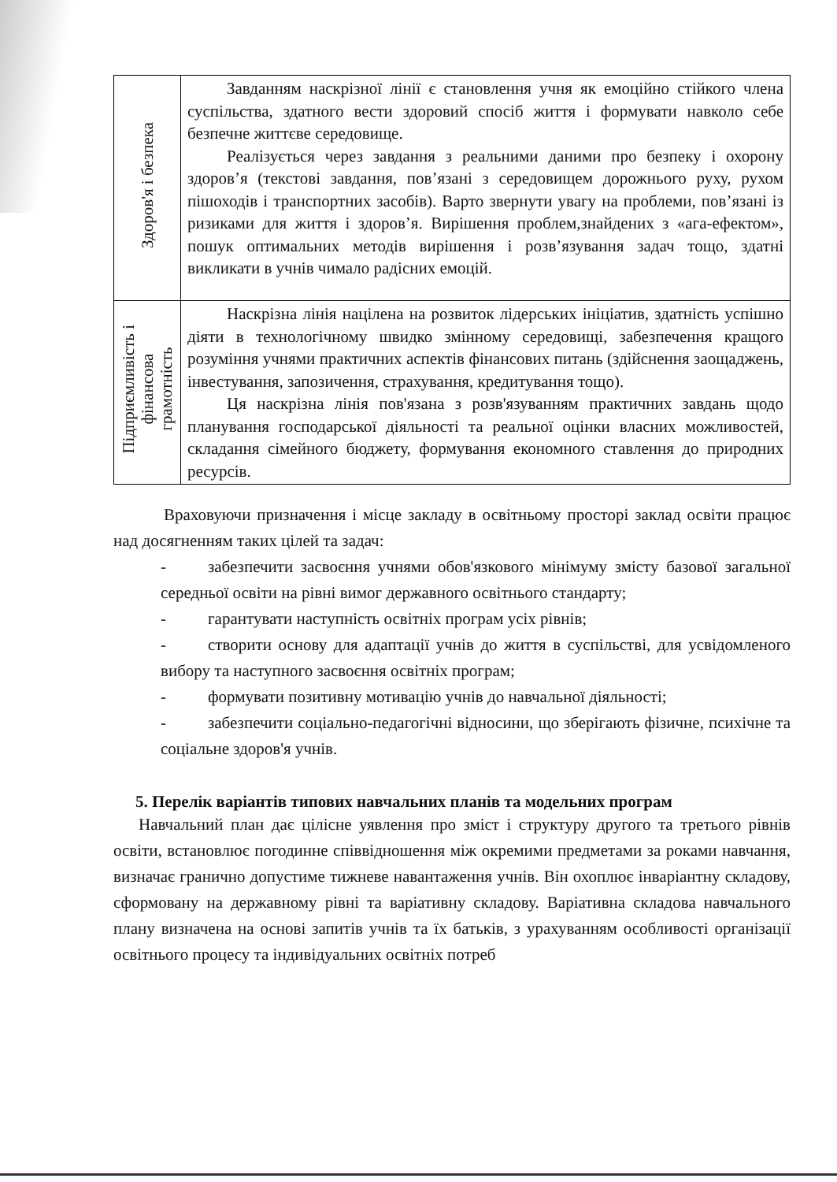| Здоров'я і безпека | Завданням наскрізної лінії є становлення учня як емоційно стійкого члена суспільства, здатного вести здоровий спосіб життя і формувати навколо себе безпечне життєве середовище. Реалізується через завдання з реальними даними про безпеку і охорону здоров’я (текстові завдання, пов’язані з середовищем дорожнього руху, рухом пішоходів і транспортних засобів). Варто звернути увагу на проблеми, пов’язані із ризиками для життя і здоров’я. Вирішення проблем,знайдених з «ага-ефектом», пошук оптимальних методів вирішення і розв’язування задач тощо, здатні викликати в учнів чимало радісних емоцій. |
| Підприємливість і фінансова грамотність | Наскрізна лінія націлена на розвиток лідерських ініціатив, здатність успішно діяти в технологічному швидко змінному середовищі, забезпечення кращого розуміння учнями практичних аспектів фінансових питань (здійснення заощаджень, інвестування, запозичення, страхування, кредитування тощо). Ця наскрізна лінія пов'язана з розв'язуванням практичних завдань щодо планування господарської діяльності та реальної оцінки власних можливостей, складання сімейного бюджету, формування економного ставлення до природних ресурсів. |
Враховуючи призначення і місце закладу в освітньому просторі заклад освіти працює над досягненням таких цілей та задач:
- забезпечити засвоєння учнями обов'язкового мінімуму змісту базової загальної середньої освіти на рівні вимог державного освітнього стандарту;
- гарантувати наступність освітніх програм усіх рівнів;
- створити основу для адаптації учнів до життя в суспільстві, для усвідомленого вибору та наступного засвоєння освітніх програм;
- формувати позитивну мотивацію учнів до навчальної діяльності;
- забезпечити соціально-педагогічні відносини, що зберігають фізичне, психічне та соціальне здоров'я учнів.
5. Перелік варіантів типових навчальних планів та модельних програм
Навчальний план дає цілісне уявлення про зміст і структуру другого та третього рівнів освіти, встановлює погодинне співвідношення між окремими предметами за роками навчання, визначає гранично допустиме тижневе навантаження учнів. Він охоплює інваріантну складову, сформовану на державному рівні та варіативну складову. Варіативна складова навчального плану визначена на основі запитів учнів та їх батьків, з урахуванням особливості організації освітнього процесу та індивідуальних освітніх потреб